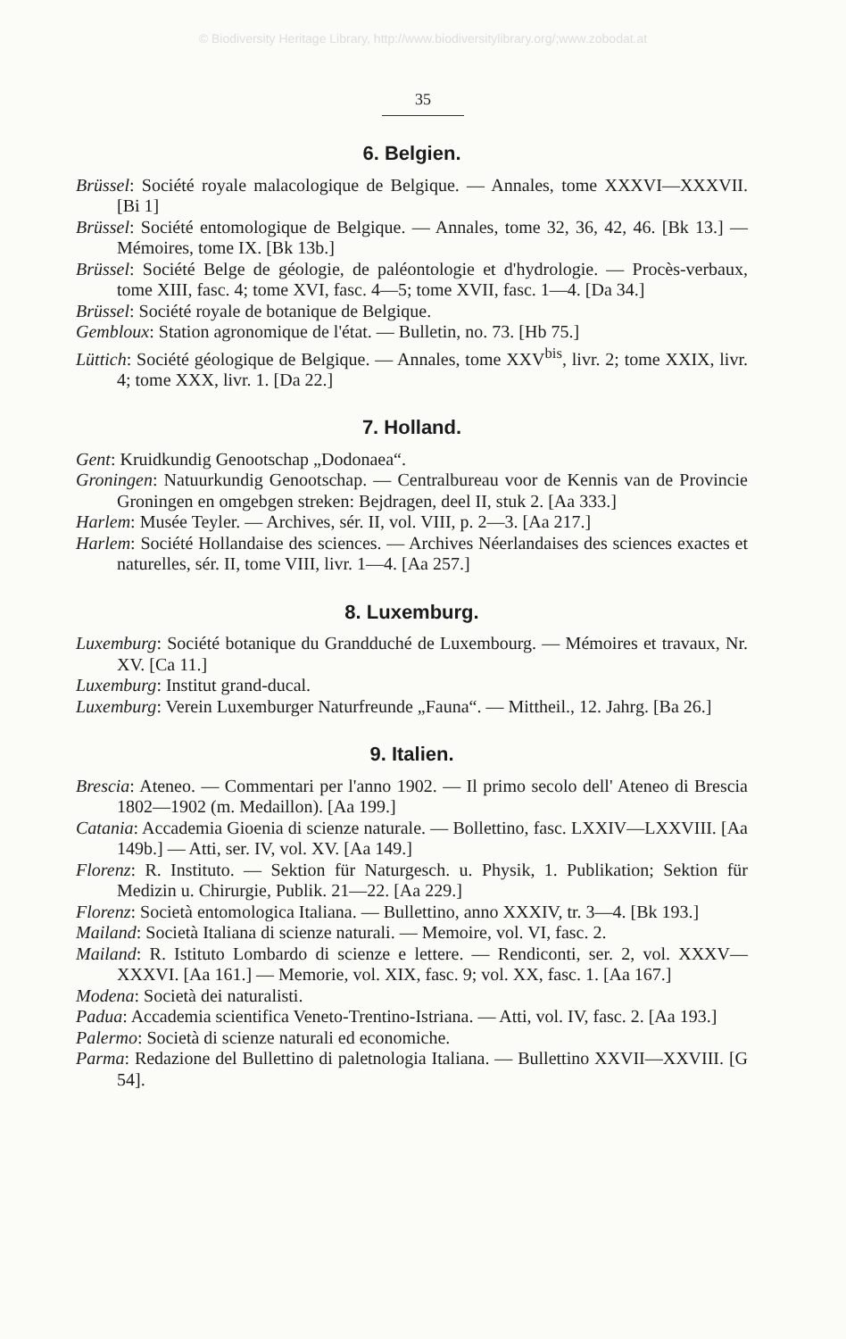© Biodiversity Heritage Library, http://www.biodiversitylibrary.org/;www.zobodat.at
35
6. Belgien.
Brüssel: Société royale malacologique de Belgique. — Annales, tome XXXVI—XXXVII. [Bi 1]
Brüssel: Société entomologique de Belgique. — Annales, tome 32, 36, 42, 46. [Bk 13.] — Mémoires, tome IX. [Bk 13b.]
Brüssel: Société Belge de géologie, de paléontologie et d'hydrologie. — Procès-verbaux, tome XIII, fasc. 4; tome XVI, fasc. 4—5; tome XVII, fasc. 1—4. [Da 34.]
Brüssel: Société royale de botanique de Belgique.
Gembloux: Station agronomique de l'état. — Bulletin, no. 73. [Hb 75.]
Lüttich: Société géologique de Belgique. — Annales, tome XXV<sup>bis</sup>, livr. 2; tome XXIX, livr. 4; tome XXX, livr. 1. [Da 22.]
7. Holland.
Gent: Kruidkundig Genootschap „Dodonaea“.
Groningen: Natuurkundig Genootschap. — Centralbureau voor de Kennis van de Provincie Groningen en omgebgen streken: Bejdragen, deel II, stuk 2. [Aa 333.]
Harlem: Musée Teyler. — Archives, sér. II, vol. VIII, p. 2—3. [Aa 217.]
Harlem: Société Hollandaise des sciences. — Archives Néerlandaises des sciences exactes et naturelles, sér. II, tome VIII, livr. 1—4. [Aa 257.]
8. Luxemburg.
Luxemburg: Société botanique du Grandduché de Luxembourg. — Mémoires et travaux, Nr. XV. [Ca 11.]
Luxemburg: Institut grand-ducal.
Luxemburg: Verein Luxemburger Naturfreunde „Fauna“. — Mittheil., 12. Jahrg. [Ba 26.]
9. Italien.
Brescia: Ateneo. — Commentari per l'anno 1902. — Il primo secolo dell' Ateneo di Brescia 1802—1902 (m. Medaillon). [Aa 199.]
Catania: Accademia Gioenia di scienze naturale. — Bollettino, fasc. LXXIV—LXXVIII. [Aa 149b.] — Atti, ser. IV, vol. XV. [Aa 149.]
Florenz: R. Instituto. — Sektion für Naturgesch. u. Physik, 1. Publikation; Sektion für Medizin u. Chirurgie, Publik. 21—22. [Aa 229.]
Florenz: Società entomologica Italiana. — Bullettino, anno XXXIV, tr. 3—4. [Bk 193.]
Mailand: Società Italiana di scienze naturali. — Memoire, vol. VI, fasc. 2.
Mailand: R. Istituto Lombardo di scienze e lettere. — Rendiconti, ser. 2, vol. XXXV—XXXVI. [Aa 161.] — Memorie, vol. XIX, fasc. 9; vol. XX, fasc. 1. [Aa 167.]
Modena: Società dei naturalisti.
Padua: Accademia scientifica Veneto-Trentino-Istriana. — Atti, vol. IV, fasc. 2. [Aa 193.]
Palermo: Società di scienze naturali ed economiche.
Parma: Redazione del Bullettino di paletnologia Italiana. — Bullettino XXVII—XXVIII. [G 54].